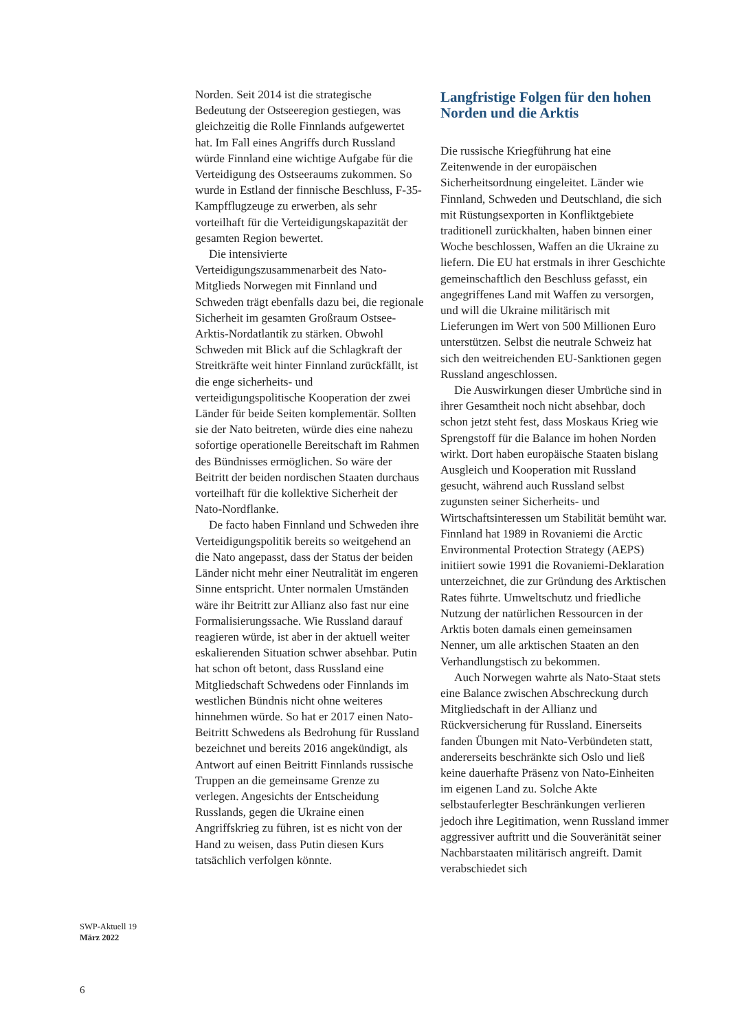Norden. Seit 2014 ist die strategische Bedeutung der Ostseeregion gestiegen, was gleichzeitig die Rolle Finnlands aufgewertet hat. Im Fall eines Angriffs durch Russland würde Finnland eine wichtige Aufgabe für die Verteidigung des Ostseeraums zukommen. So wurde in Estland der finnische Beschluss, F-35-Kampfflugzeuge zu erwerben, als sehr vorteilhaft für die Verteidigungskapazität der gesamten Region bewertet.
Die intensivierte Verteidigungszusammenarbeit des Nato-Mitglieds Norwegen mit Finnland und Schweden trägt ebenfalls dazu bei, die regionale Sicherheit im gesamten Großraum Ostsee-Arktis-Nordatlantik zu stärken. Obwohl Schweden mit Blick auf die Schlagkraft der Streitkräfte weit hinter Finnland zurückfällt, ist die enge sicherheits- und verteidigungspolitische Kooperation der zwei Länder für beide Seiten komplementär. Sollten sie der Nato beitreten, würde dies eine nahezu sofortige operationelle Bereitschaft im Rahmen des Bündnisses ermöglichen. So wäre der Beitritt der beiden nordischen Staaten durchaus vorteilhaft für die kollektive Sicherheit der Nato-Nordflanke.
De facto haben Finnland und Schweden ihre Verteidigungspolitik bereits so weitgehend an die Nato angepasst, dass der Status der beiden Länder nicht mehr einer Neutralität im engeren Sinne entspricht. Unter normalen Umständen wäre ihr Beitritt zur Allianz also fast nur eine Formalisierungssache. Wie Russland darauf reagieren würde, ist aber in der aktuell weiter eskalierenden Situation schwer absehbar. Putin hat schon oft betont, dass Russland eine Mitgliedschaft Schwedens oder Finnlands im westlichen Bündnis nicht ohne weiteres hinnehmen würde. So hat er 2017 einen Nato-Beitritt Schwedens als Bedrohung für Russland bezeichnet und bereits 2016 angekündigt, als Antwort auf einen Beitritt Finnlands russische Truppen an die gemeinsame Grenze zu verlegen. Angesichts der Entscheidung Russlands, gegen die Ukraine einen Angriffskrieg zu führen, ist es nicht von der Hand zu weisen, dass Putin diesen Kurs tatsächlich verfolgen könnte.
Langfristige Folgen für den hohen Norden und die Arktis
Die russische Kriegführung hat eine Zeitenwende in der europäischen Sicherheitsordnung eingeleitet. Länder wie Finnland, Schweden und Deutschland, die sich mit Rüstungsexporten in Konfliktgebiete traditionell zurückhalten, haben binnen einer Woche beschlossen, Waffen an die Ukraine zu liefern. Die EU hat erstmals in ihrer Geschichte gemeinschaftlich den Beschluss gefasst, ein angegriffenes Land mit Waffen zu versorgen, und will die Ukraine militärisch mit Lieferungen im Wert von 500 Millionen Euro unterstützen. Selbst die neutrale Schweiz hat sich den weitreichenden EU-Sanktionen gegen Russland angeschlossen.
Die Auswirkungen dieser Umbrüche sind in ihrer Gesamtheit noch nicht absehbar, doch schon jetzt steht fest, dass Moskaus Krieg wie Sprengstoff für die Balance im hohen Norden wirkt. Dort haben europäische Staaten bislang Ausgleich und Kooperation mit Russland gesucht, während auch Russland selbst zugunsten seiner Sicherheits- und Wirtschaftsinteressen um Stabilität bemüht war. Finnland hat 1989 in Rovaniemi die Arctic Environmental Protection Strategy (AEPS) initiiert sowie 1991 die Rovaniemi-Deklaration unterzeichnet, die zur Gründung des Arktischen Rates führte. Umweltschutz und friedliche Nutzung der natürlichen Ressourcen in der Arktis boten damals einen gemeinsamen Nenner, um alle arktischen Staaten an den Verhandlungstisch zu bekommen.
Auch Norwegen wahrte als Nato-Staat stets eine Balance zwischen Abschreckung durch Mitgliedschaft in der Allianz und Rückversicherung für Russland. Einerseits fanden Übungen mit Nato-Verbündeten statt, andererseits beschränkte sich Oslo und ließ keine dauerhafte Präsenz von Nato-Einheiten im eigenen Land zu. Solche Akte selbstauferlegter Beschränkungen verlieren jedoch ihre Legitimation, wenn Russland immer aggressiver auftritt und die Souveränität seiner Nachbarstaaten militärisch angreift. Damit verabschiedet sich
SWP-Aktuell 19
März 2022
6